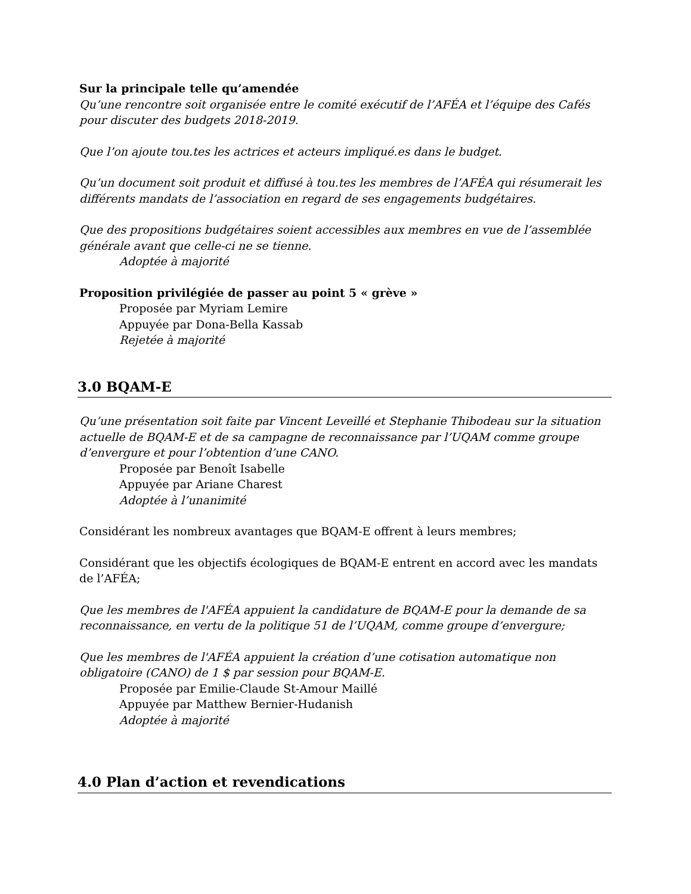Sur la principale telle qu’amendée
Qu’une rencontre soit organisée entre le comité exécutif de l’AFÉA et l’équipe des Cafés pour discuter des budgets 2018-2019.
Que l’on ajoute tou.tes les actrices et acteurs impliqué.es dans le budget.
Qu’un document soit produit et diffusé à tou.tes les membres de l’AFÉA qui résumerait les différents mandats de l’association en regard de ses engagements budgétaires.
Que des propositions budgétaires soient accessibles aux membres en vue de l’assemblée générale avant que celle-ci ne se tienne.
Adoptée à majorité
Proposition privilégiée de passer au point 5 « grève »
Proposée par Myriam Lemire
Appuyée par Dona-Bella Kassab
Rejetée à majorité
3.0 BQAM-E
Qu’une présentation soit faite par Vincent Leveillé et Stephanie Thibodeau sur la situation actuelle de BQAM-E et de sa campagne de reconnaissance par l’UQAM comme groupe d’envergure et pour l’obtention d’une CANO.
Proposée par Benoît Isabelle
Appuyée par Ariane Charest
Adoptée à l’unanimité
Considérant les nombreux avantages que BQAM-E offrent à leurs membres;
Considérant que les objectifs écologiques de BQAM-E entrent en accord avec les mandats de l’AFÉA;
Que les membres de l'AFÉA appuient la candidature de BQAM-E pour la demande de sa reconnaissance, en vertu de la politique 51 de l’UQAM, comme groupe d’envergure;
Que les membres de l'AFÉA appuient la création d’une cotisation automatique non obligatoire (CANO) de 1 $ par session pour BQAM-E.
Proposée par Emilie-Claude St-Amour Maillé
Appuyée par Matthew Bernier-Hudanish
Adoptée à majorité
4.0 Plan d’action et revendications